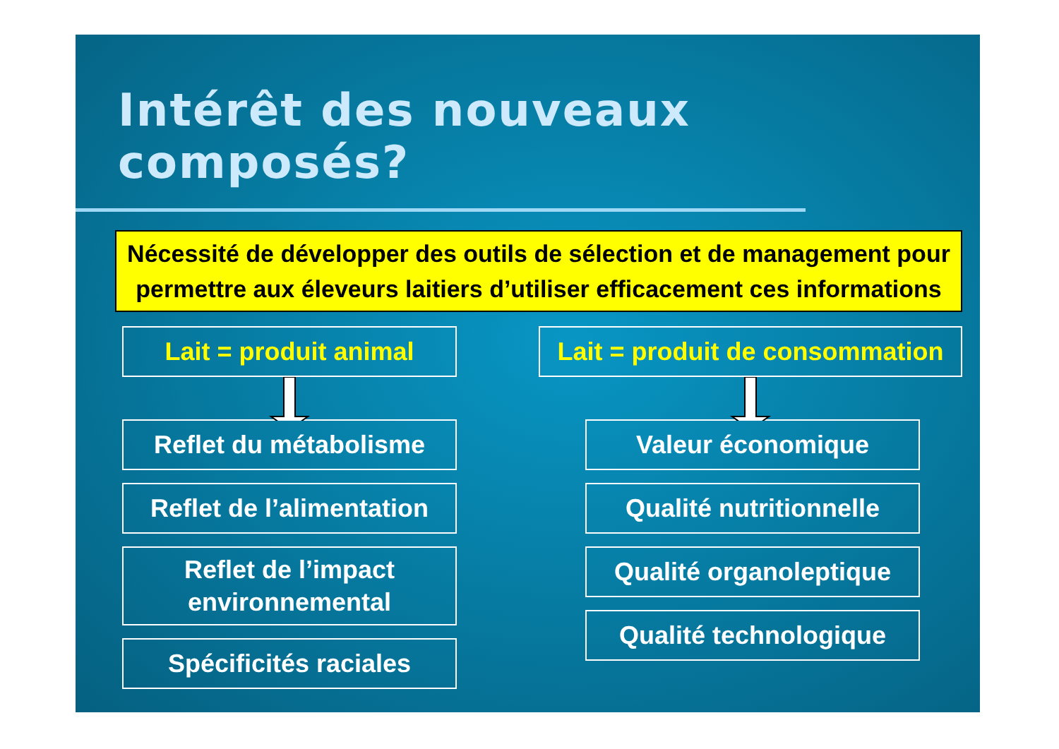Intérêt des nouveaux composés?
Nécessité de développer des outils de sélection et de management pour permettre aux éleveurs laitiers d’utiliser efficacement ces informations
Lait = produit animal
Reflet du métabolisme
Reflet de l’alimentation
Reflet de l’impact
environnemental
Spécificités raciales
Lait = produit de consommation
Valeur économique
Qualité nutritionnelle
Qualité organoleptique
Qualité technologique